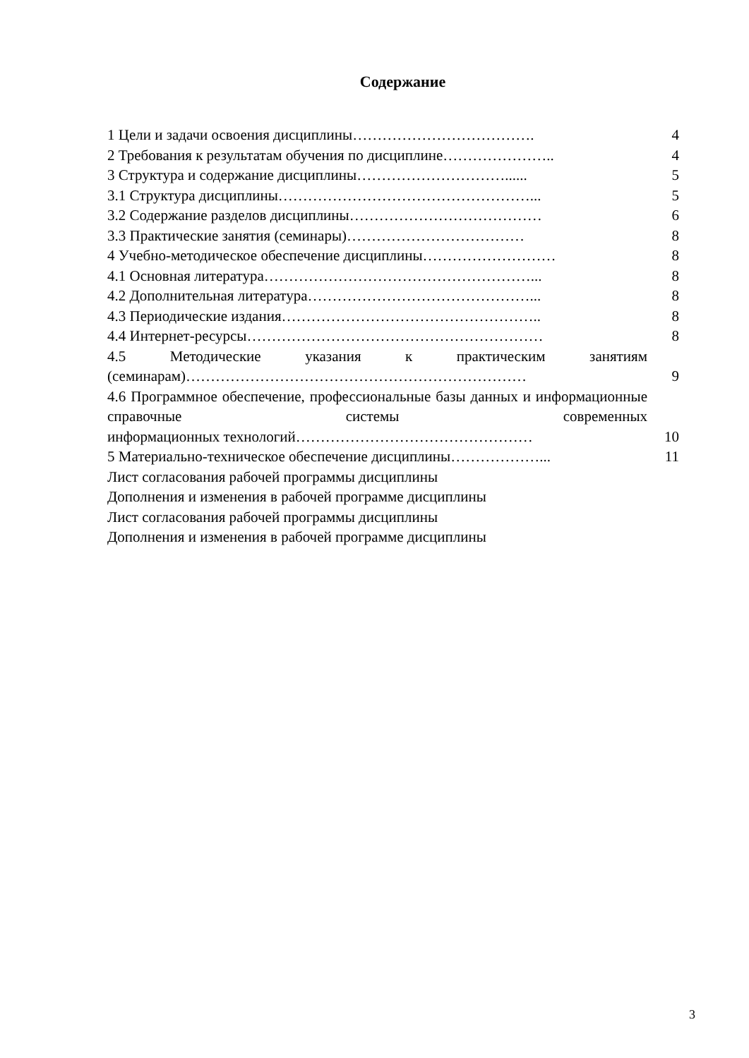Содержание
1 Цели и задачи освоения дисциплины………………………………. 4
2 Требования к результатам обучения по дисциплине………………….. 4
3 Структура и содержание дисциплины…………………………...... 5
3.1 Структура дисциплины……………………………………………... 5
3.2 Содержание разделов дисциплины………………………………… 6
3.3 Практические занятия (семинары)……………………………… 8
4 Учебно-методическое обеспечение дисциплины……………………… 8
4.1 Основная литература………………………………………………... 8
4.2 Дополнительная литература………………………………………... 8
4.3 Периодические издания…………………………………………….. 8
4.4 Интернет-ресурсы…………………………………………………… 8
4.5 Методические указания к практическим занятиям
(семинарам)…………………………………………………………… 9
4.6 Программное обеспечение, профессиональные базы данных и информационные справочные системы современных
информационных технологий………………………………………… 10
5 Материально-техническое обеспечение дисциплины………………... 11
Лист согласования рабочей программы дисциплины
Дополнения и изменения в рабочей программе дисциплины
Лист согласования рабочей программы дисциплины
Дополнения и изменения в рабочей программе дисциплины
3